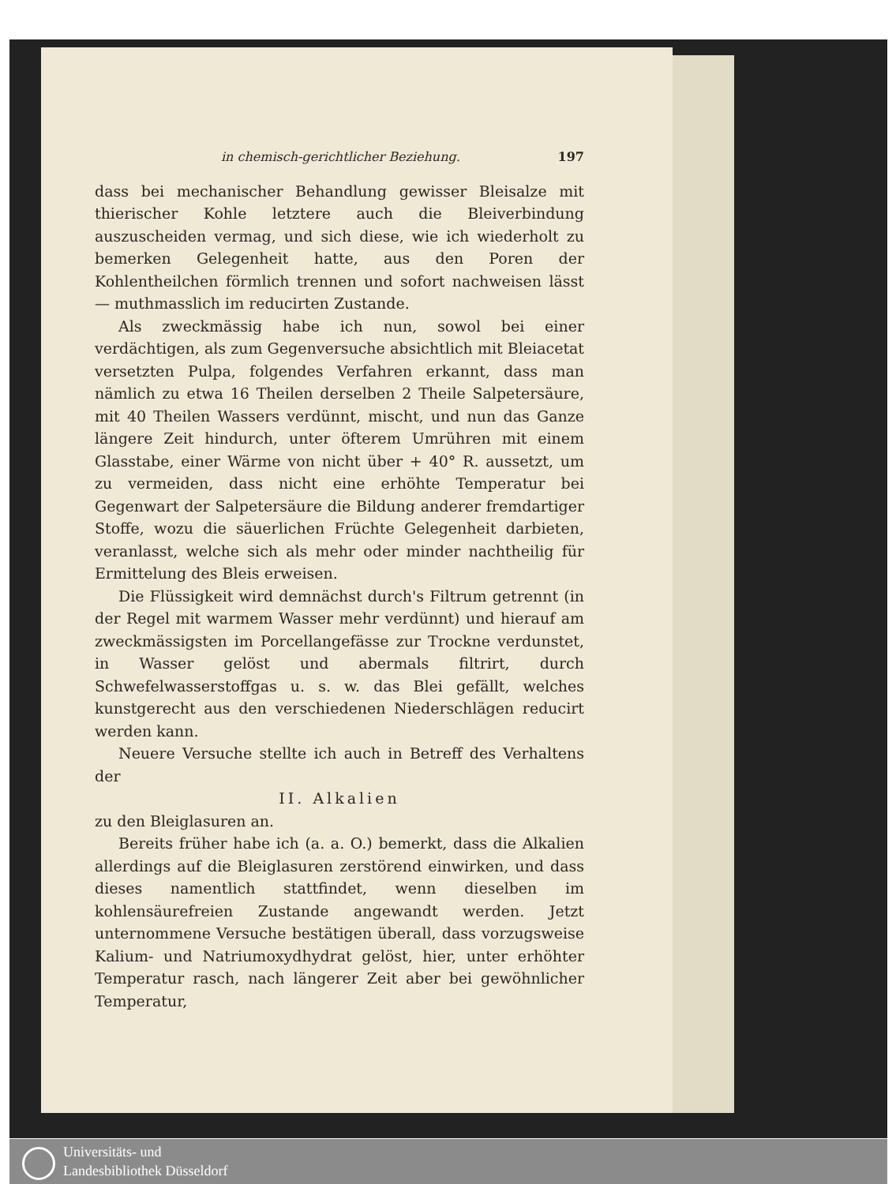in chemisch-gerichtlicher Beziehung. 197
dass bei mechanischer Behandlung gewisser Bleisalze mit thierischer Kohle letztere auch die Bleiverbindung auszuscheiden vermag, und sich diese, wie ich wiederholt zu bemerken Gelegenheit hatte, aus den Poren der Kohlentheilchen förmlich trennen und sofort nachweisen lässt — muthmasslich im reducirten Zustande.
Als zweckmässig habe ich nun, sowol bei einer verdächtigen, als zum Gegenversuche absichtlich mit Bleiacetat versetzten Pulpa, folgendes Verfahren erkannt, dass man nämlich zu etwa 16 Theilen derselben 2 Theile Salpetersäure, mit 40 Theilen Wassers verdünnt, mischt, und nun das Ganze längere Zeit hindurch, unter öfterem Umrühren mit einem Glasstabe, einer Wärme von nicht über + 40° R. aussetzt, um zu vermeiden, dass nicht eine erhöhte Temperatur bei Gegenwart der Salpetersäure die Bildung anderer fremdartiger Stoffe, wozu die säuerlichen Früchte Gelegenheit darbieten, veranlasst, welche sich als mehr oder minder nachtheilig für Ermittelung des Bleis erweisen.
Die Flüssigkeit wird demnächst durch's Filtrum getrennt (in der Regel mit warmem Wasser mehr verdünnt) und hierauf am zweckmässigsten im Porcellangefässe zur Trockne verdunstet, in Wasser gelöst und abermals filtrirt, durch Schwefelwasserstoffgas u. s. w. das Blei gefällt, welches kunstgerecht aus den verschiedenen Niederschlägen reducirt werden kann.
Neuere Versuche stellte ich auch in Betreff des Verhaltens der
II. Alkalien
zu den Bleiglasuren an.
Bereits früher habe ich (a. a. O.) bemerkt, dass die Alkalien allerdings auf die Bleiglasuren zerstörend einwirken, und dass dieses namentlich stattfindet, wenn dieselben im kohlensäurefreien Zustande angewandt werden. Jetzt unternommene Versuche bestätigen überall, dass vorzugsweise Kalium- und Natriumoxydhydrat gelöst, hier, unter erhöhter Temperatur rasch, nach längerer Zeit aber bei gewöhnlicher Temperatur,
Universitäts- und
Landesbibliothek Düsseldorf